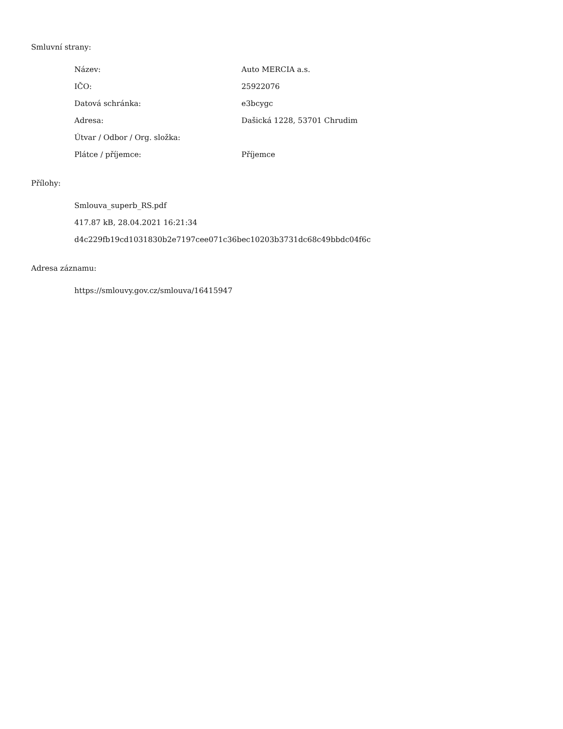Smluvní strany:
| Název: | Auto MERCIA a.s. |
| IČO: | 25922076 |
| Datová schránka: | e3bcygc |
| Adresa: | Dašická 1228, 53701 Chrudim |
| Útvar / Odbor / Org. složka: | |
| Plátce / příjemce: | Příjemce |
Přílohy:
Smlouva_superb_RS.pdf
417.87 kB, 28.04.2021 16:21:34
d4c229fb19cd1031830b2e7197cee071c36bec10203b3731dc68c49bbdc04f6c
Adresa záznamu:
https://smlouvy.gov.cz/smlouva/16415947